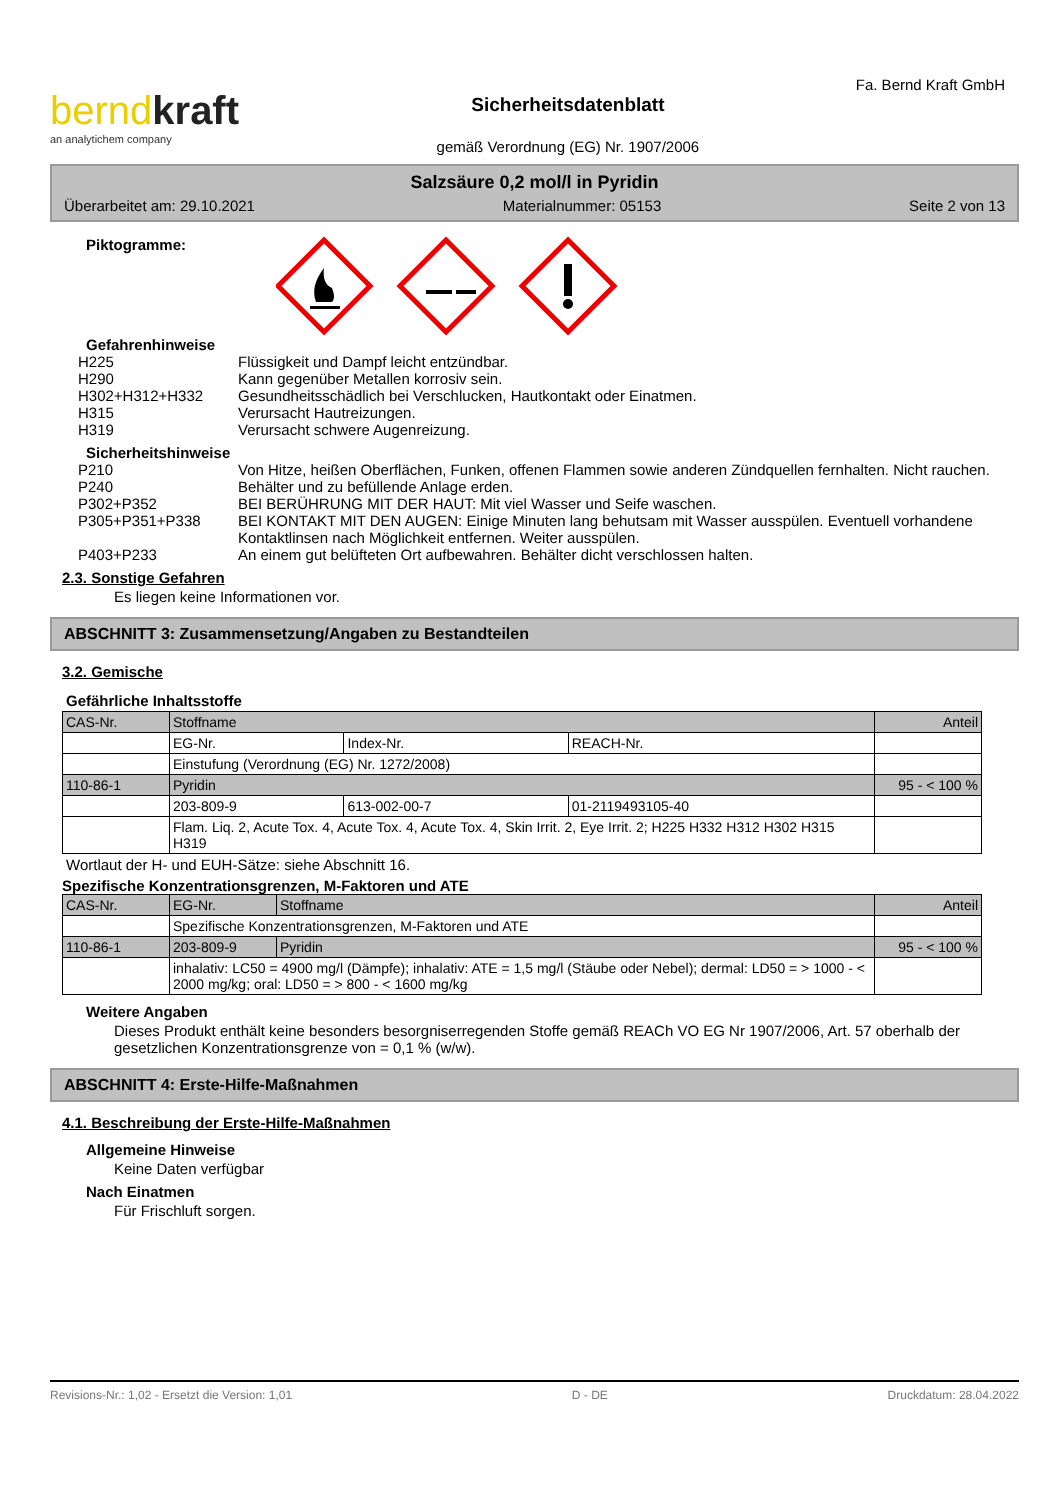berndkraft
an analytichem company
Sicherheitsdatenblatt
gemäß Verordnung (EG) Nr. 1907/2006
Fa. Bernd Kraft GmbH
Salzsäure 0,2 mol/l in Pyridin
Überarbeitet am: 29.10.2021 Materialnummer: 05153 Seite 2 von 13
Piktogramme:
Gefahrenhinweise
H225 Flüssigkeit und Dampf leicht entzündbar.
H290 Kann gegenüber Metallen korrosiv sein.
H302+H312+H332 Gesundheitsschädlich bei Verschlucken, Hautkontakt oder Einatmen.
H315 Verursacht Hautreizungen.
H319 Verursacht schwere Augenreizung.
Sicherheitshinweise
P210 Von Hitze, heißen Oberflächen, Funken, offenen Flammen sowie anderen Zündquellen fernhalten. Nicht rauchen.
P240 Behälter und zu befüllende Anlage erden.
P302+P352 BEI BERÜHRUNG MIT DER HAUT: Mit viel Wasser und Seife waschen.
P305+P351+P338 BEI KONTAKT MIT DEN AUGEN: Einige Minuten lang behutsam mit Wasser ausspülen. Eventuell vorhandene Kontaktlinsen nach Möglichkeit entfernen. Weiter ausspülen.
P403+P233 An einem gut belüfteten Ort aufbewahren. Behälter dicht verschlossen halten.
2.3. Sonstige Gefahren
Es liegen keine Informationen vor.
ABSCHNITT 3: Zusammensetzung/Angaben zu Bestandteilen
3.2. Gemische
Gefährliche Inhaltsstoffe
| CAS-Nr. | Stoffname | | | Anteil |
| | EG-Nr. | Index-Nr. | REACH-Nr. | |
| | Einstufung (Verordnung (EG) Nr. 1272/2008) | | | |
| 110-86-1 | Pyridin | | | 95 - < 100 % |
| | 203-809-9 | 613-002-00-7 | 01-2119493105-40 | |
| | Flam. Liq. 2, Acute Tox. 4, Acute Tox. 4, Acute Tox. 4, Skin Irrit. 2, Eye Irrit. 2; H225 H332 H312 H302 H315 H319 | | | |
Wortlaut der H- und EUH-Sätze: siehe Abschnitt 16.
Spezifische Konzentrationsgrenzen, M-Faktoren und ATE
| CAS-Nr. | EG-Nr. | Stoffname | Anteil |
| | Spezifische Konzentrationsgrenzen, M-Faktoren und ATE | | |
| 110-86-1 | 203-809-9 | Pyridin | 95 - < 100 % |
| | inhalativ: LC50 = 4900 mg/l (Dämpfe); inhalativ: ATE = 1,5 mg/l (Stäube oder Nebel); dermal: LD50 = > 1000 - < 2000 mg/kg; oral: LD50 = > 800 - < 1600 mg/kg | | |
Weitere Angaben
Dieses Produkt enthält keine besonders besorgniserregenden Stoffe gemäß REACh VO EG Nr 1907/2006, Art. 57 oberhalb der gesetzlichen Konzentrationsgrenze von = 0,1 % (w/w).
ABSCHNITT 4: Erste-Hilfe-Maßnahmen
4.1. Beschreibung der Erste-Hilfe-Maßnahmen
Allgemeine Hinweise
Keine Daten verfügbar
Nach Einatmen
Für Frischluft sorgen.
Revisions-Nr.: 1,02 - Ersetzt die Version: 1,01 D - DE Druckdatum: 28.04.2022